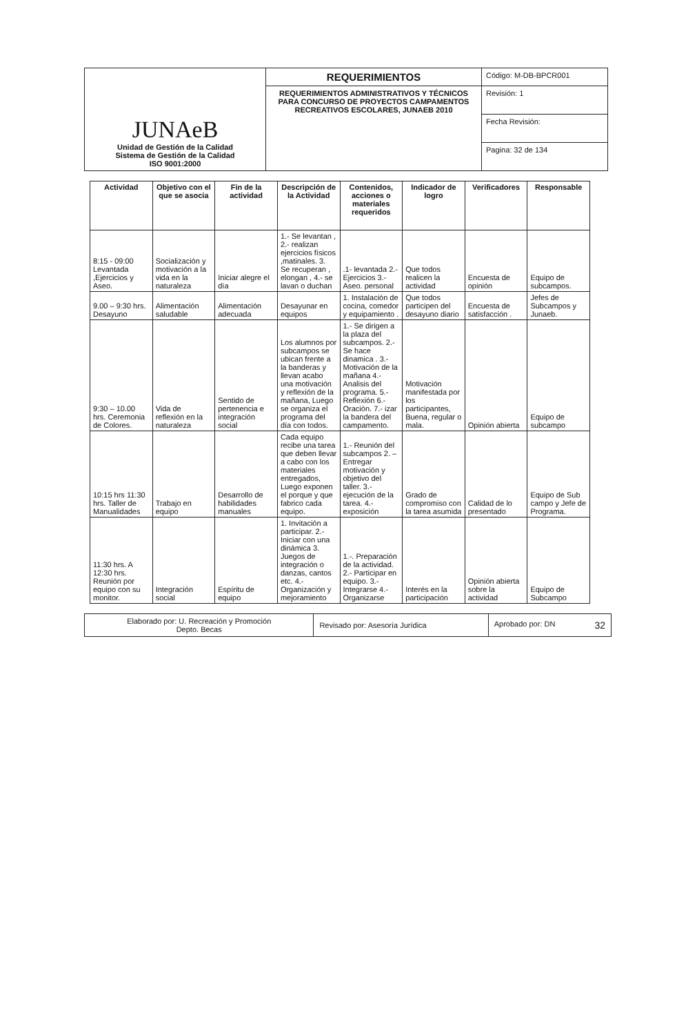| JUNAeB Unidad de Gestión de la Calidad Sistema de Gestión de la Calidad ISO 9001:2000 | REQUERIMIENTOS | Código: M-DB-BPCR001 |
| | REQUERIMIENTOS ADMINISTRATIVOS Y TÉCNICOS PARA CONCURSO DE PROYECTOS CAMPAMENTOS RECREATIVOS ESCOLARES, JUNAEB 2010 | Revisión: 1 |
| | | Fecha Revisión: |
| | | Pagina: 32 de 134 |
| Actividad | Objetivo con el que se asocia | Fin de la actividad | Descripción de la Actividad | Contenidos, acciones o materiales requeridos | Indicador de logro | Verificadores | Responsable |
| --- | --- | --- | --- | --- | --- | --- | --- |
| 8:15 - 09:00 Levantada ,Ejercicios y Aseo. | Socialización y motivación a la vida en la naturaleza | Iniciar alegre el día | 1.- Se levantan , 2.- realizan ejercicios físicos ,matinales. 3. Se recuperan , elongan , 4.- se lavan o duchan | .1- levantada 2.- Ejercicios 3.- Aseo. personal | Que todos realicen la actividad | Encuesta de opinión | Equipo de subcampos. |
| 9.00 – 9:30 hrs. Desayuno | Alimentación saludable | Alimentación adecuada | Desayunar en equipos | 1. Instalación de cocina, comedor y equipamiento . | Que todos participen del desayuno diario | Encuesta de satisfacción . | Jefes de Subcampos y Junaeb. |
| 9:30 – 10.00 hrs. Ceremonia de Colores. | Vida de reflexión en la naturaleza | Sentido de pertenencia e integración social | Los alumnos por subcampos se ubican frente a la banderas y llevan acabo una motivación y reflexión de la mañana, Luego se organiza el programa del día con todos. | 1.- Se dirigen a la plaza del subcampos. 2.- Se hace dinamica . 3.- Motivación de la mañana 4.- Analisis del programa. 5.- Reflexión 6.- Oración. 7.- izar la bandera del campamento. | Motivación manifestada por los participantes, Buena, regular o mala. | Opinión abierta | Equipo de subcampo |
| 10:15 hrs 11:30 hrs. Taller de Manualidades | Trabajo en equipo | Desarrollo de habilidades manuales | Cada equipo recibe una tarea que deben llevar a cabo con los materiales entregados, Luego exponen el porque y que fabrico cada equipo. | 1.- Reunión del subcampos 2. – Entregar motivación y objetivo del taller. 3.- ejecución de la tarea. 4.- exposición | Grado de compromiso con la tarea asumida | Calidad de lo presentado | Equipo de Sub campo y Jefe de Programa. |
| 11:30 hrs. A 12:30 hrs. Reunión por equipo con su monitor. | Integración social | Espíritu de equipo | 1. Invitación a participar. 2.- Iniciar con una dinámica 3. Juegos de integración o danzas, cantos etc. 4.- Organización y mejoramiento | 1.-. Preparación de la actividad. 2.- Participar en equipo. 3.- Integrarse 4.- Organizarse | Interés en la participación | Opinión abierta sobre la actividad | Equipo de Subcampo |
| Elaborado por: U. Recreación y Promoción Depto. Becas | Revisado por: Asesoría Jurídica | Aprobado por: DN 32 |